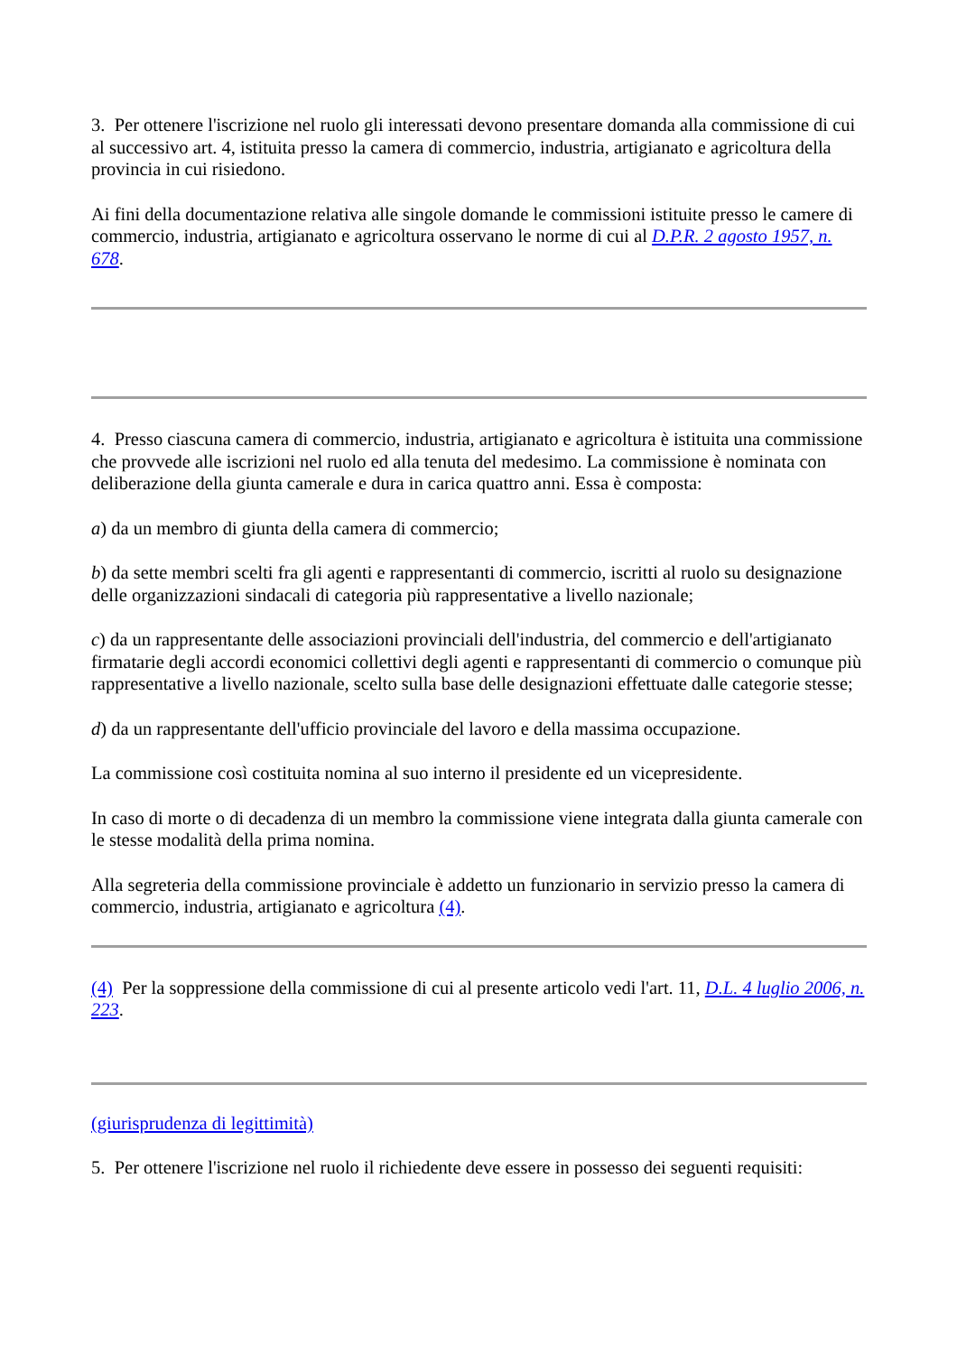3. Per ottenere l'iscrizione nel ruolo gli interessati devono presentare domanda alla commissione di cui al successivo art. 4, istituita presso la camera di commercio, industria, artigianato e agricoltura della provincia in cui risiedono.
Ai fini della documentazione relativa alle singole domande le commissioni istituite presso le camere di commercio, industria, artigianato e agricoltura osservano le norme di cui al D.P.R. 2 agosto 1957, n. 678.
4. Presso ciascuna camera di commercio, industria, artigianato e agricoltura è istituita una commissione che provvede alle iscrizioni nel ruolo ed alla tenuta del medesimo. La commissione è nominata con deliberazione della giunta camerale e dura in carica quattro anni. Essa è composta:
a) da un membro di giunta della camera di commercio;
b) da sette membri scelti fra gli agenti e rappresentanti di commercio, iscritti al ruolo su designazione delle organizzazioni sindacali di categoria più rappresentative a livello nazionale;
c) da un rappresentante delle associazioni provinciali dell'industria, del commercio e dell'artigianato firmatarie degli accordi economici collettivi degli agenti e rappresentanti di commercio o comunque più rappresentative a livello nazionale, scelto sulla base delle designazioni effettuate dalle categorie stesse;
d) da un rappresentante dell'ufficio provinciale del lavoro e della massima occupazione.
La commissione così costituita nomina al suo interno il presidente ed un vicepresidente.
In caso di morte o di decadenza di un membro la commissione viene integrata dalla giunta camerale con le stesse modalità della prima nomina.
Alla segreteria della commissione provinciale è addetto un funzionario in servizio presso la camera di commercio, industria, artigianato e agricoltura (4).
(4) Per la soppressione della commissione di cui al presente articolo vedi l'art. 11, D.L. 4 luglio 2006, n. 223.
(giurisprudenza di legittimità)
5. Per ottenere l'iscrizione nel ruolo il richiedente deve essere in possesso dei seguenti requisiti: